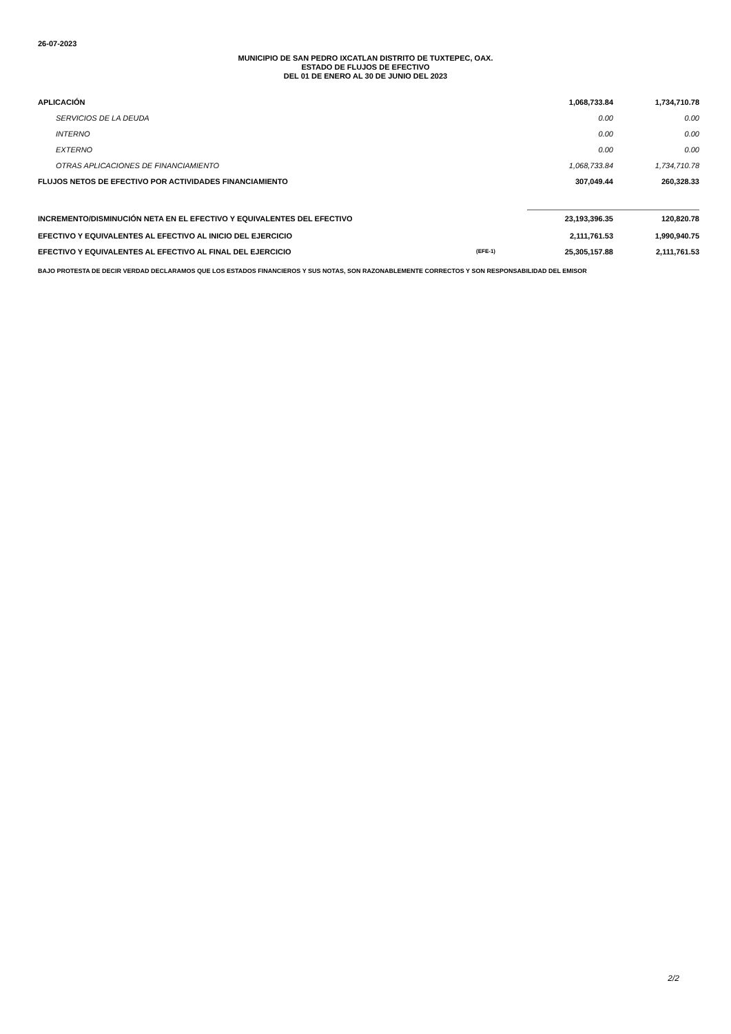26-07-2023
MUNICIPIO DE SAN PEDRO IXCATLAN DISTRITO DE TUXTEPEC, OAX.
ESTADO DE FLUJOS DE EFECTIVO
DEL 01 DE ENERO AL 30 DE JUNIO DEL 2023
| APLICACIÓN | | 1,068,733.84 | 1,734,710.78 |
| SERVICIOS DE LA DEUDA | | 0.00 | 0.00 |
| INTERNO | | 0.00 | 0.00 |
| EXTERNO | | 0.00 | 0.00 |
| OTRAS APLICACIONES DE FINANCIAMIENTO | | 1,068,733.84 | 1,734,710.78 |
| FLUJOS NETOS DE EFECTIVO POR ACTIVIDADES FINANCIAMIENTO | | 307,049.44 | 260,328.33 |
| INCREMENTO/DISMINUCIÓN NETA EN EL EFECTIVO Y EQUIVALENTES DEL EFECTIVO | | 23,193,396.35 | 120,820.78 |
| EFECTIVO Y EQUIVALENTES AL EFECTIVO AL INICIO DEL EJERCICIO | | 2,111,761.53 | 1,990,940.75 |
| EFECTIVO Y EQUIVALENTES AL EFECTIVO AL FINAL DEL EJERCICIO | (EFE-1) | 25,305,157.88 | 2,111,761.53 |
BAJO PROTESTA DE DECIR VERDAD DECLARAMOS QUE LOS ESTADOS FINANCIEROS Y SUS NOTAS, SON RAZONABLEMENTE CORRECTOS Y SON RESPONSABILIDAD DEL EMISOR
2/2